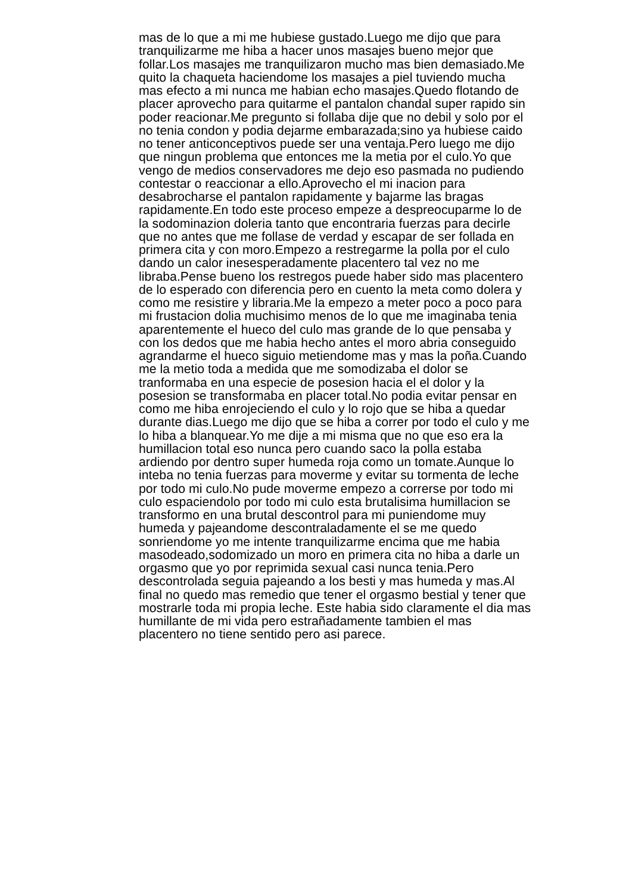mas de lo que a mi me hubiese gustado.Luego me dijo que para
tranquilizarme me hiba a hacer unos masajes bueno mejor que
follar.Los masajes me tranquilizaron mucho mas bien demasiado.Me
quito la chaqueta haciendome los masajes a piel tuviendo mucha
mas efecto a mi nunca me habian echo masajes.Quedo flotando de
placer aprovecho para quitarme el pantalon chandal super rapido sin
poder reacionar.Me pregunto si follaba dije que no debil y solo por el
no tenia condon y podia dejarme embarazada;sino ya hubiese caido
no tener anticonceptivos puede ser una ventaja.Pero luego me dijo
que ningun problema que entonces me la metia por el culo.Yo que
vengo de medios conservadores me dejo eso pasmada no pudiendo
contestar o reaccionar a ello.Aprovecho el mi inacion para
desabrocharse el pantalon rapidamente y bajarme las bragas
rapidamente.En todo este proceso empeze a despreocuparme lo de
la sodominazion doleria tanto que encontraria fuerzas para decirle
que no antes que me follase de verdad y escapar de ser follada en
primera cita y con moro.Empezo a restregarme la polla por el culo
dando un calor inesesperadamente placentero tal vez no me
libraba.Pense bueno los restregos puede haber sido mas placentero
de lo esperado con diferencia pero en cuento la meta como dolera y
como me resistire y libraria.Me la empezo a meter poco a poco para
mi frustacion dolia muchisimo menos de lo que me imaginaba tenia
aparentemente el hueco del culo mas grande de lo que pensaba y
con los dedos que me habia hecho antes el moro abria conseguido
agrandarme el hueco siguio metiendome mas y mas la poña.Cuando
me la metio toda a medida que me somodizaba el dolor se
tranformaba en una especie de posesion hacia el el dolor y la
posesion se transformaba en placer total.No podia evitar pensar en
como me hiba enrojeciendo el culo y lo rojo que se hiba a quedar
durante dias.Luego me dijo que se hiba a correr por todo el culo y me
lo hiba a blanquear.Yo me dije a mi misma que no que eso era la
humillacion total eso nunca pero cuando saco la polla estaba
ardiendo por dentro super humeda roja como un tomate.Aunque lo
inteba no tenia fuerzas para moverme y evitar su tormenta de leche
por todo mi culo.No pude moverme empezo a correrse por todo mi
culo espaciendolo por todo mi culo esta brutalisima humillacion se
transformo en una brutal descontrol para mi puniendome muy
humeda y pajeandome descontraladamente el se me quedo
sonriendome yo me intente tranquilizarme encima que me habia
masodeado,sodomizado un moro en primera cita no hiba a darle un
orgasmo que yo por reprimida sexual casi nunca tenia.Pero
descontrolada seguia pajeando a los besti y mas humeda y mas.Al
final no quedo mas remedio que tener el orgasmo bestial y tener que
mostrarle toda mi propia leche. Este habia sido claramente el dia mas
humillante de mi vida pero estrañadamente tambien el mas
placentero no tiene sentido pero asi parece.